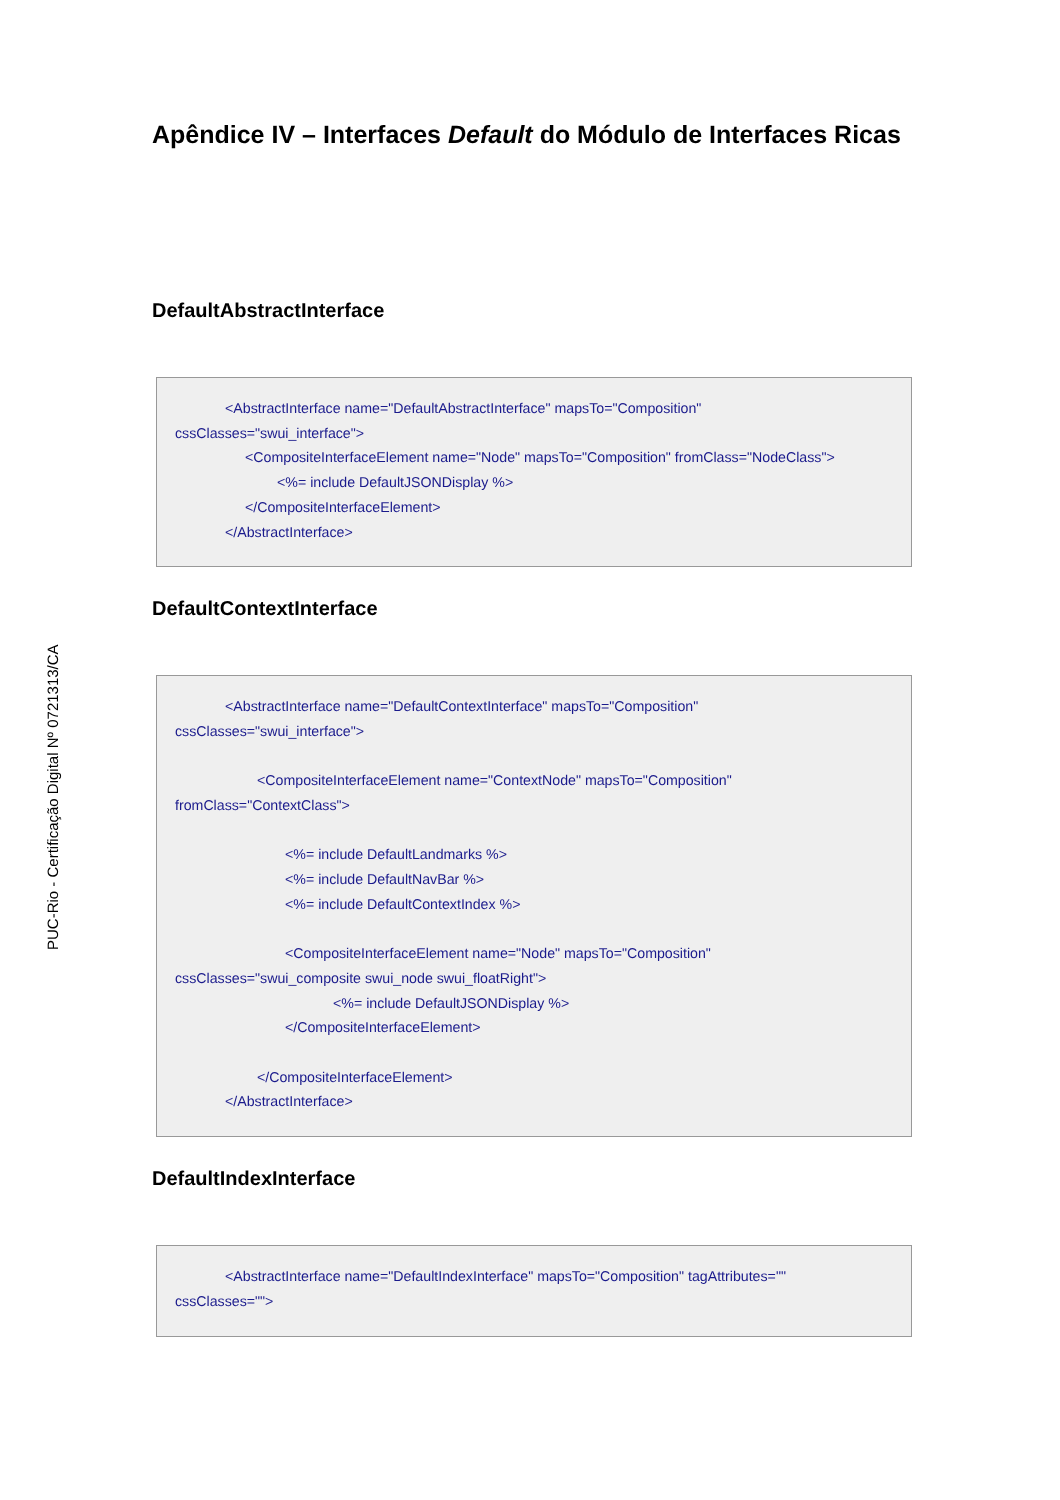PUC-Rio - Certificação Digital Nº 0721313/CA
Apêndice IV – Interfaces Default do Módulo de Interfaces Ricas
DefaultAbstractInterface
<AbstractInterface name="DefaultAbstractInterface" mapsTo="Composition"
cssClasses="swui_interface">
<CompositeInterfaceElement name="Node" mapsTo="Composition" fromClass="NodeClass">
<%= include DefaultJSONDisplay %>
</CompositeInterfaceElement>
</AbstractInterface>
DefaultContextInterface
<AbstractInterface name="DefaultContextInterface" mapsTo="Composition"
cssClasses="swui_interface">
<CompositeInterfaceElement name="ContextNode" mapsTo="Composition"
fromClass="ContextClass">
<%= include DefaultLandmarks %>
<%= include DefaultNavBar %>
<%= include DefaultContextIndex %>
<CompositeInterfaceElement name="Node" mapsTo="Composition"
cssClasses="swui_composite swui_node swui_floatRight">
<%= include DefaultJSONDisplay %>
</CompositeInterfaceElement>
</CompositeInterfaceElement>
</AbstractInterface>
DefaultIndexInterface
<AbstractInterface name="DefaultIndexInterface" mapsTo="Composition" tagAttributes=""
cssClasses="">